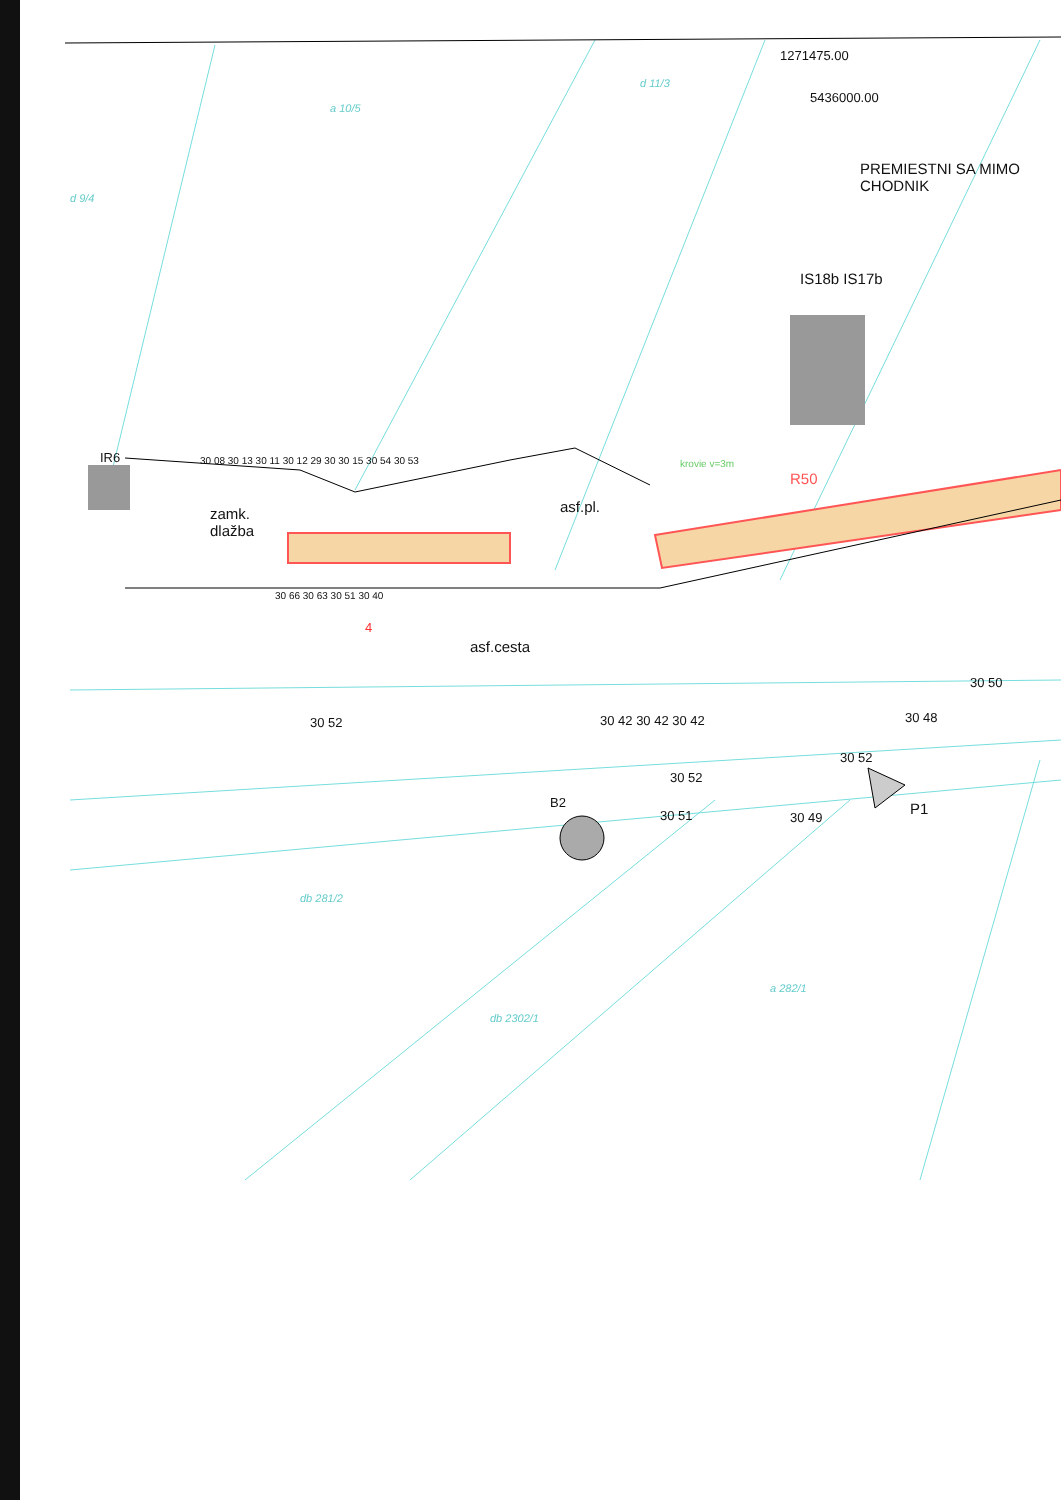1271475.00
5436000.00
a 10/5
d 11/3
d 9/4
PREMIESTNI SA MIMO CHODNIK
IS18b IS17b
IR6
zamk.
dlažba
asf.pl.
krovie v=3m
R50
asf.cesta
4
30 52 30 42 30 42 30 42
30 52
30 51
B2
30 50
30 48
30 52
30 49 P1
db 281/2
db 2302/1
a 282/1
30 08 30 13 30 11 30 12 29 30 30 15 30 54 30 53
30 66 30 63 30 51 30 40